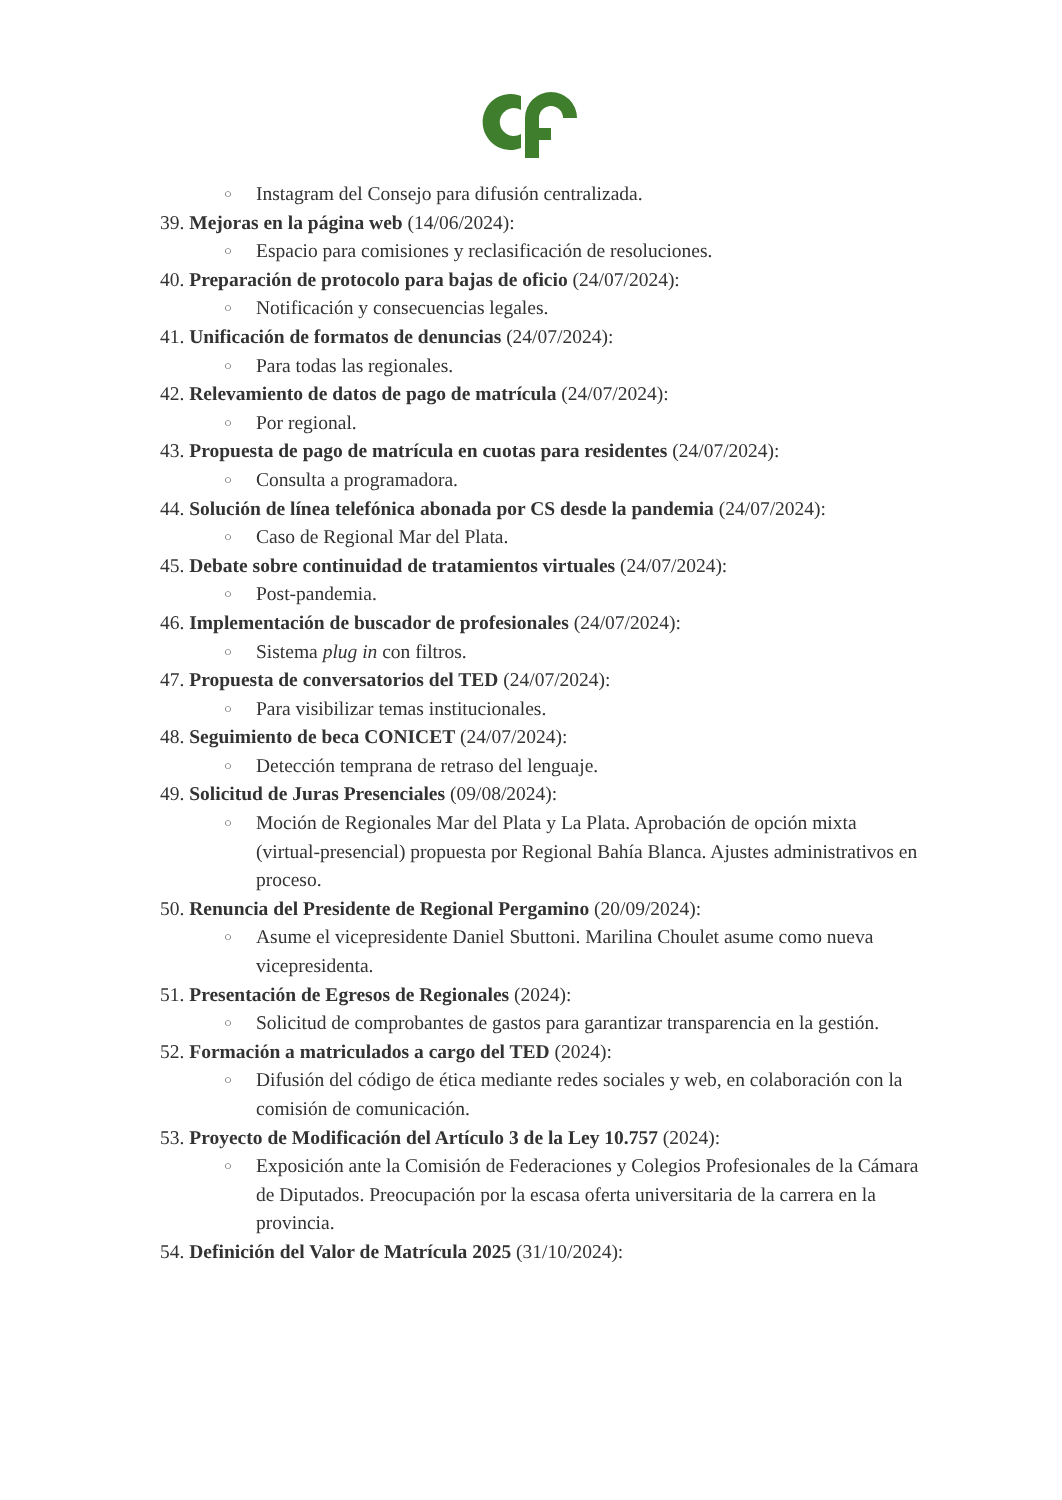○ Instagram del Consejo para difusión centralizada.
39. Mejoras en la página web (14/06/2024):
○ Espacio para comisiones y reclasificación de resoluciones.
40. Preparación de protocolo para bajas de oficio (24/07/2024):
○ Notificación y consecuencias legales.
41. Unificación de formatos de denuncias (24/07/2024):
○ Para todas las regionales.
42. Relevamiento de datos de pago de matrícula (24/07/2024):
○ Por regional.
43. Propuesta de pago de matrícula en cuotas para residentes (24/07/2024):
○ Consulta a programadora.
44. Solución de línea telefónica abonada por CS desde la pandemia (24/07/2024):
○ Caso de Regional Mar del Plata.
45. Debate sobre continuidad de tratamientos virtuales (24/07/2024):
○ Post-pandemia.
46. Implementación de buscador de profesionales (24/07/2024):
○ Sistema plug in con filtros.
47. Propuesta de conversatorios del TED (24/07/2024):
○ Para visibilizar temas institucionales.
48. Seguimiento de beca CONICET (24/07/2024):
○ Detección temprana de retraso del lenguaje.
49. Solicitud de Juras Presenciales (09/08/2024):
○ Moción de Regionales Mar del Plata y La Plata. Aprobación de opción mixta (virtual-presencial) propuesta por Regional Bahía Blanca. Ajustes administrativos en proceso.
50. Renuncia del Presidente de Regional Pergamino (20/09/2024):
○ Asume el vicepresidente Daniel Sbuttoni. Marilina Choulet asume como nueva vicepresidenta.
51. Presentación de Egresos de Regionales (2024):
○ Solicitud de comprobantes de gastos para garantizar transparencia en la gestión.
52. Formación a matriculados a cargo del TED (2024):
○ Difusión del código de ética mediante redes sociales y web, en colaboración con la comisión de comunicación.
53. Proyecto de Modificación del Artículo 3 de la Ley 10.757 (2024):
○ Exposición ante la Comisión de Federaciones y Colegios Profesionales de la Cámara de Diputados. Preocupación por la escasa oferta universitaria de la carrera en la provincia.
54. Definición del Valor de Matrícula 2025 (31/10/2024):